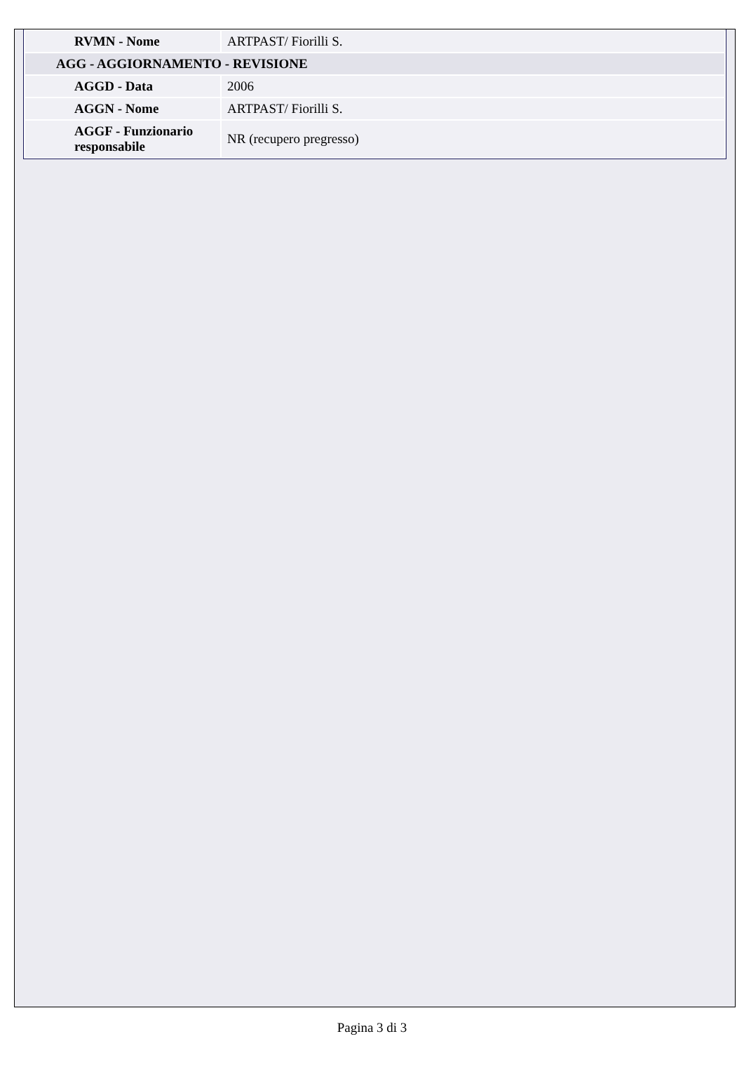| RVMN - Nome | ARTPAST/ Fiorilli S. |
| AGG - AGGIORNAMENTO - REVISIONE | |
| AGGD - Data | 2006 |
| AGGN - Nome | ARTPAST/ Fiorilli S. |
| AGGF - Funzionario responsabile | NR (recupero pregresso) |
Pagina 3 di 3